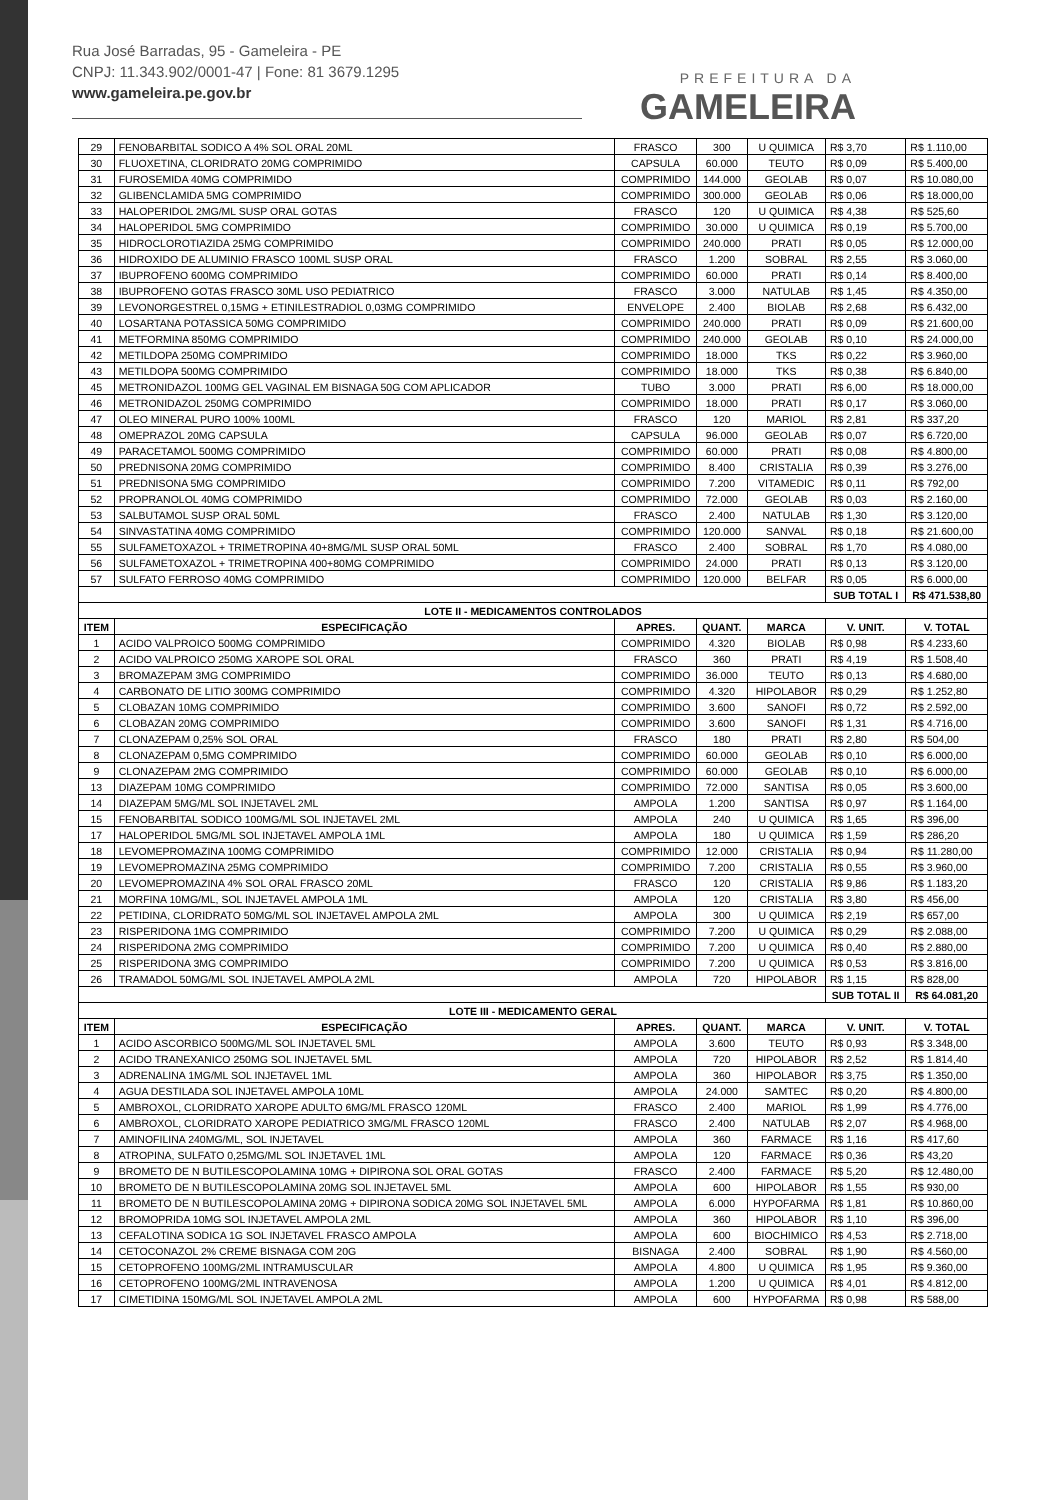Rua José Barradas, 95 - Gameleira - PE
CNPJ: 11.343.902/0001-47 | Fone: 81 3679.1295
www.gameleira.pe.gov.br
PREFEITURA DA
GAMELEIRA
| 29 | FENOBARBITAL SODICO A 4% SOL ORAL 20ML | FRASCO | 300 | U QUIMICA | R$ 3,70 | R$ 1.110,00 |
| 30 | FLUOXETINA, CLORIDRATO 20MG COMPRIMIDO | CAPSULA | 60.000 | TEUTO | R$ 0,09 | R$ 5.400,00 |
| 31 | FUROSEMIDA 40MG COMPRIMIDO | COMPRIMIDO | 144.000 | GEOLAB | R$ 0,07 | R$ 10.080,00 |
| 32 | GLIBENCLAMIDA 5MG COMPRIMIDO | COMPRIMIDO | 300.000 | GEOLAB | R$ 0,06 | R$ 18.000,00 |
| 33 | HALOPERIDOL 2MG/ML SUSP ORAL GOTAS | FRASCO | 120 | U QUIMICA | R$ 4,38 | R$ 525,60 |
| 34 | HALOPERIDOL 5MG COMPRIMIDO | COMPRIMIDO | 30.000 | U QUIMICA | R$ 0,19 | R$ 5.700,00 |
| 35 | HIDROCLOROTIAZIDA 25MG COMPRIMIDO | COMPRIMIDO | 240.000 | PRATI | R$ 0,05 | R$ 12.000,00 |
| 36 | HIDROXIDO DE ALUMINIO FRASCO 100ML SUSP ORAL | FRASCO | 1.200 | SOBRAL | R$ 2,55 | R$ 3.060,00 |
| 37 | IBUPROFENO 600MG COMPRIMIDO | COMPRIMIDO | 60.000 | PRATI | R$ 0,14 | R$ 8.400,00 |
| 38 | IBUPROFENO GOTAS FRASCO 30ML USO PEDIATRICO | FRASCO | 3.000 | NATULAB | R$ 1,45 | R$ 4.350,00 |
| 39 | LEVONORGESTREL 0,15MG + ETINILESTRADIOL 0,03MG COMPRIMIDO | ENVELOPE | 2.400 | BIOLAB | R$ 2,68 | R$ 6.432,00 |
| 40 | LOSARTANA POTASSICA 50MG COMPRIMIDO | COMPRIMIDO | 240.000 | PRATI | R$ 0,09 | R$ 21.600,00 |
| 41 | METFORMINA 850MG COMPRIMIDO | COMPRIMIDO | 240.000 | GEOLAB | R$ 0,10 | R$ 24.000,00 |
| 42 | METILDOPA 250MG COMPRIMIDO | COMPRIMIDO | 18.000 | TKS | R$ 0,22 | R$ 3.960,00 |
| 43 | METILDOPA 500MG COMPRIMIDO | COMPRIMIDO | 18.000 | TKS | R$ 0,38 | R$ 6.840,00 |
| 45 | METRONIDAZOL 100MG GEL VAGINAL EM BISNAGA 50G COM APLICADOR | TUBO | 3.000 | PRATI | R$ 6,00 | R$ 18.000,00 |
| 46 | METRONIDAZOL 250MG COMPRIMIDO | COMPRIMIDO | 18.000 | PRATI | R$ 0,17 | R$ 3.060,00 |
| 47 | OLEO MINERAL PURO 100% 100ML | FRASCO | 120 | MARIOL | R$ 2,81 | R$ 337,20 |
| 48 | OMEPRAZOL 20MG CAPSULA | CAPSULA | 96.000 | GEOLAB | R$ 0,07 | R$ 6.720,00 |
| 49 | PARACETAMOL 500MG COMPRIMIDO | COMPRIMIDO | 60.000 | PRATI | R$ 0,08 | R$ 4.800,00 |
| 50 | PREDNISONA 20MG COMPRIMIDO | COMPRIMIDO | 8.400 | CRISTALIA | R$ 0,39 | R$ 3.276,00 |
| 51 | PREDNISONA 5MG COMPRIMIDO | COMPRIMIDO | 7.200 | VITAMEDIC | R$ 0,11 | R$ 792,00 |
| 52 | PROPRANOLOL 40MG COMPRIMIDO | COMPRIMIDO | 72.000 | GEOLAB | R$ 0,03 | R$ 2.160,00 |
| 53 | SALBUTAMOL SUSP ORAL 50ML | FRASCO | 2.400 | NATULAB | R$ 1,30 | R$ 3.120,00 |
| 54 | SINVASTATINA 40MG COMPRIMIDO | COMPRIMIDO | 120.000 | SANVAL | R$ 0,18 | R$ 21.600,00 |
| 55 | SULFAMETOXAZOL + TRIMETROPINA 40+8MG/ML SUSP ORAL 50ML | FRASCO | 2.400 | SOBRAL | R$ 1,70 | R$ 4.080,00 |
| 56 | SULFAMETOXAZOL + TRIMETROPINA 400+80MG COMPRIMIDO | COMPRIMIDO | 24.000 | PRATI | R$ 0,13 | R$ 3.120,00 |
| 57 | SULFATO FERROSO 40MG COMPRIMIDO | COMPRIMIDO | 120.000 | BELFAR | R$ 0,05 | R$ 6.000,00 |
| | | | | | SUB TOTAL I | R$ 471.538,80 |
| LOTE II - MEDICAMENTOS CONTROLADOS | | | | | | |
| ITEM | ESPECIFICAÇÃO | APRES. | QUANT. | MARCA | V. UNIT. | V. TOTAL |
| 1 | ACIDO VALPROICO 500MG COMPRIMIDO | COMPRIMIDO | 4.320 | BIOLAB | R$ 0,98 | R$ 4.233,60 |
| 2 | ACIDO VALPROICO 250MG XAROPE SOL ORAL | FRASCO | 360 | PRATI | R$ 4,19 | R$ 1.508,40 |
| 3 | BROMAZEPAM 3MG COMPRIMIDO | COMPRIMIDO | 36.000 | TEUTO | R$ 0,13 | R$ 4.680,00 |
| 4 | CARBONATO DE LITIO 300MG COMPRIMIDO | COMPRIMIDO | 4.320 | HIPOLABOR | R$ 0,29 | R$ 1.252,80 |
| 5 | CLOBAZAN 10MG COMPRIMIDO | COMPRIMIDO | 3.600 | SANOFI | R$ 0,72 | R$ 2.592,00 |
| 6 | CLOBAZAN 20MG COMPRIMIDO | COMPRIMIDO | 3.600 | SANOFI | R$ 1,31 | R$ 4.716,00 |
| 7 | CLONAZEPAM 0,25% SOL ORAL | FRASCO | 180 | PRATI | R$ 2,80 | R$ 504,00 |
| 8 | CLONAZEPAM 0,5MG COMPRIMIDO | COMPRIMIDO | 60.000 | GEOLAB | R$ 0,10 | R$ 6.000,00 |
| 9 | CLONAZEPAM 2MG COMPRIMIDO | COMPRIMIDO | 60.000 | GEOLAB | R$ 0,10 | R$ 6.000,00 |
| 13 | DIAZEPAM 10MG COMPRIMIDO | COMPRIMIDO | 72.000 | SANTISA | R$ 0,05 | R$ 3.600,00 |
| 14 | DIAZEPAM 5MG/ML SOL INJETAVEL 2ML | AMPOLA | 1.200 | SANTISA | R$ 0,97 | R$ 1.164,00 |
| 15 | FENOBARBITAL SODICO 100MG/ML SOL INJETAVEL 2ML | AMPOLA | 240 | U QUIMICA | R$ 1,65 | R$ 396,00 |
| 17 | HALOPERIDOL 5MG/ML SOL INJETAVEL AMPOLA 1ML | AMPOLA | 180 | U QUIMICA | R$ 1,59 | R$ 286,20 |
| 18 | LEVOMEPROMAZINA 100MG COMPRIMIDO | COMPRIMIDO | 12.000 | CRISTALIA | R$ 0,94 | R$ 11.280,00 |
| 19 | LEVOMEPROMAZINA 25MG COMPRIMIDO | COMPRIMIDO | 7.200 | CRISTALIA | R$ 0,55 | R$ 3.960,00 |
| 20 | LEVOMEPROMAZINA 4% SOL ORAL FRASCO 20ML | FRASCO | 120 | CRISTALIA | R$ 9,86 | R$ 1.183,20 |
| 21 | MORFINA 10MG/ML, SOL INJETAVEL AMPOLA 1ML | AMPOLA | 120 | CRISTALIA | R$ 3,80 | R$ 456,00 |
| 22 | PETIDINA, CLORIDRATO 50MG/ML SOL INJETAVEL AMPOLA 2ML | AMPOLA | 300 | U QUIMICA | R$ 2,19 | R$ 657,00 |
| 23 | RISPERIDONA 1MG COMPRIMIDO | COMPRIMIDO | 7.200 | U QUIMICA | R$ 0,29 | R$ 2.088,00 |
| 24 | RISPERIDONA 2MG COMPRIMIDO | COMPRIMIDO | 7.200 | U QUIMICA | R$ 0,40 | R$ 2.880,00 |
| 25 | RISPERIDONA 3MG COMPRIMIDO | COMPRIMIDO | 7.200 | U QUIMICA | R$ 0,53 | R$ 3.816,00 |
| 26 | TRAMADOL 50MG/ML SOL INJETAVEL AMPOLA 2ML | AMPOLA | 720 | HIPOLABOR | R$ 1,15 | R$ 828,00 |
| | | | | | SUB TOTAL II | R$ 64.081,20 |
| LOTE III - MEDICAMENTO GERAL | | | | | | |
| ITEM | ESPECIFICAÇÃO | APRES. | QUANT. | MARCA | V. UNIT. | V. TOTAL |
| 1 | ACIDO ASCORBICO 500MG/ML SOL INJETAVEL 5ML | AMPOLA | 3.600 | TEUTO | R$ 0,93 | R$ 3.348,00 |
| 2 | ACIDO TRANEXANICO 250MG SOL INJETAVEL 5ML | AMPOLA | 720 | HIPOLABOR | R$ 2,52 | R$ 1.814,40 |
| 3 | ADRENALINA 1MG/ML SOL INJETAVEL 1ML | AMPOLA | 360 | HIPOLABOR | R$ 3,75 | R$ 1.350,00 |
| 4 | AGUA DESTILADA SOL INJETAVEL AMPOLA 10ML | AMPOLA | 24.000 | SAMTEC | R$ 0,20 | R$ 4.800,00 |
| 5 | AMBROXOL, CLORIDRATO XAROPE ADULTO 6MG/ML FRASCO 120ML | FRASCO | 2.400 | MARIOL | R$ 1,99 | R$ 4.776,00 |
| 6 | AMBROXOL, CLORIDRATO XAROPE PEDIATRICO 3MG/ML FRASCO 120ML | FRASCO | 2.400 | NATULAB | R$ 2,07 | R$ 4.968,00 |
| 7 | AMINOFILINA 240MG/ML, SOL INJETAVEL | AMPOLA | 360 | FARMACE | R$ 1,16 | R$ 417,60 |
| 8 | ATROPINA, SULFATO 0,25MG/ML SOL INJETAVEL 1ML | AMPOLA | 120 | FARMACE | R$ 0,36 | R$ 43,20 |
| 9 | BROMETO DE N BUTILESCOPOLAMINA 10MG + DIPIRONA SOL ORAL GOTAS | FRASCO | 2.400 | FARMACE | R$ 5,20 | R$ 12.480,00 |
| 10 | BROMETO DE N BUTILESCOPOLAMINA 20MG SOL INJETAVEL 5ML | AMPOLA | 600 | HIPOLABOR | R$ 1,55 | R$ 930,00 |
| 11 | BROMETO DE N BUTILESCOPOLAMINA 20MG + DIPIRONA SODICA 20MG SOL INJETAVEL 5ML | AMPOLA | 6.000 | HYPOFARMA | R$ 1,81 | R$ 10.860,00 |
| 12 | BROMOPRIDA 10MG SOL INJETAVEL AMPOLA 2ML | AMPOLA | 360 | HIPOLABOR | R$ 1,10 | R$ 396,00 |
| 13 | CEFALOTINA SODICA 1G SOL INJETAVEL FRASCO AMPOLA | AMPOLA | 600 | BIOCHIMICO | R$ 4,53 | R$ 2.718,00 |
| 14 | CETOCONAZOL 2% CREME BISNAGA COM 20G | BISNAGA | 2.400 | SOBRAL | R$ 1,90 | R$ 4.560,00 |
| 15 | CETOPROFENO 100MG/2ML INTRAMUSCULAR | AMPOLA | 4.800 | U QUIMICA | R$ 1,95 | R$ 9.360,00 |
| 16 | CETOPROFENO 100MG/2ML INTRAVENOSA | AMPOLA | 1.200 | U QUIMICA | R$ 4,01 | R$ 4.812,00 |
| 17 | CIMETIDINA 150MG/ML SOL INJETAVEL AMPOLA 2ML | AMPOLA | 600 | HYPOFARMA | R$ 0,98 | R$ 588,00 |